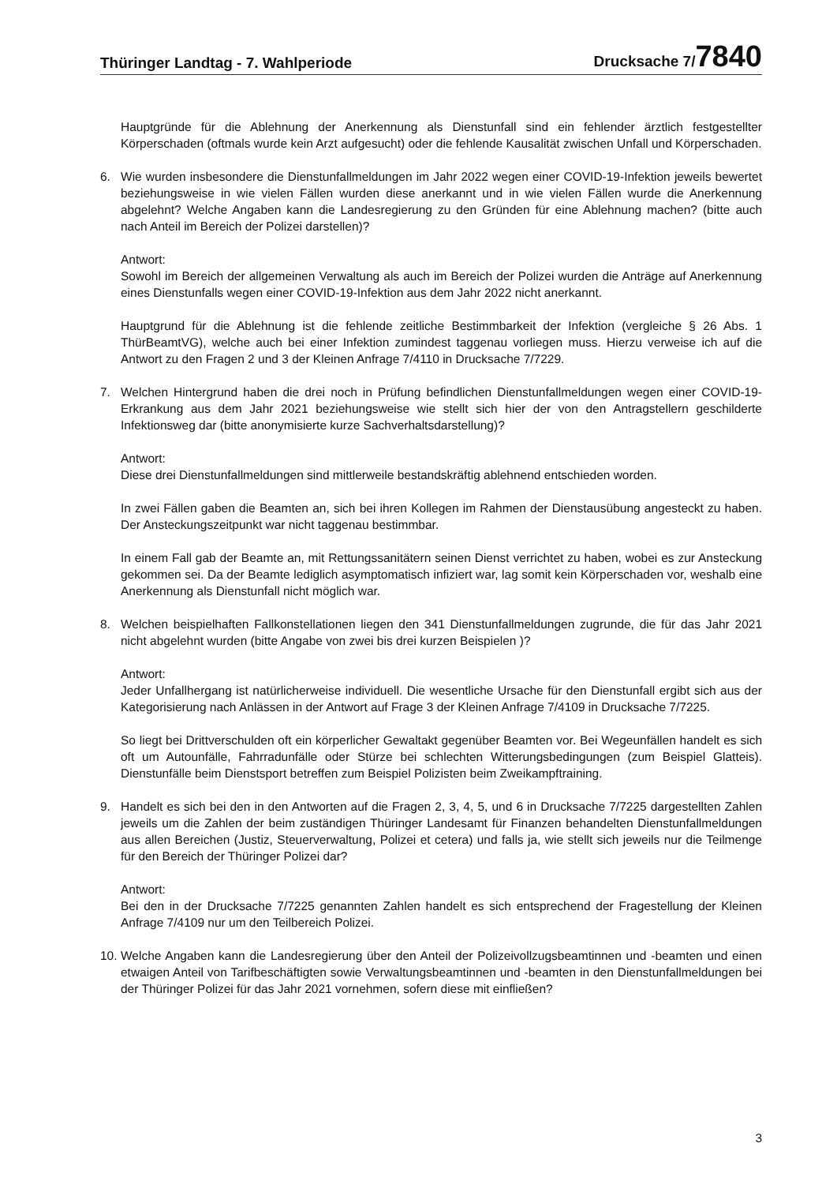Thüringer Landtag - 7. Wahlperiode Drucksache 7/7840
Hauptgründe für die Ablehnung der Anerkennung als Dienstunfall sind ein fehlender ärztlich festgestellter Körperschaden (oftmals wurde kein Arzt aufgesucht) oder die fehlende Kausalität zwischen Unfall und Körperschaden.
6. Wie wurden insbesondere die Dienstunfallmeldungen im Jahr 2022 wegen einer COVID-19-Infektion jeweils bewertet beziehungsweise in wie vielen Fällen wurden diese anerkannt und in wie vielen Fällen wurde die Anerkennung abgelehnt? Welche Angaben kann die Landesregierung zu den Gründen für eine Ablehnung machen? (bitte auch nach Anteil im Bereich der Polizei darstellen)?
Antwort:
Sowohl im Bereich der allgemeinen Verwaltung als auch im Bereich der Polizei wurden die Anträge auf Anerkennung eines Dienstunfalls wegen einer COVID-19-Infektion aus dem Jahr 2022 nicht anerkannt.
Hauptgrund für die Ablehnung ist die fehlende zeitliche Bestimmbarkeit der Infektion (vergleiche § 26 Abs. 1 ThürBeamtVG), welche auch bei einer Infektion zumindest taggenau vorliegen muss. Hierzu verweise ich auf die Antwort zu den Fragen 2 und 3 der Kleinen Anfrage 7/4110 in Drucksache 7/7229.
7. Welchen Hintergrund haben die drei noch in Prüfung befindlichen Dienstunfallmeldungen wegen einer COVID-19-Erkrankung aus dem Jahr 2021 beziehungsweise wie stellt sich hier der von den Antragstellern geschilderte Infektionsweg dar (bitte anonymisierte kurze Sachverhaltsdarstellung)?
Antwort:
Diese drei Dienstunfallmeldungen sind mittlerweile bestandskräftig ablehnend entschieden worden.
In zwei Fällen gaben die Beamten an, sich bei ihren Kollegen im Rahmen der Dienstausübung angesteckt zu haben. Der Ansteckungszeitpunkt war nicht taggenau bestimmbar.
In einem Fall gab der Beamte an, mit Rettungssanitätern seinen Dienst verrichtet zu haben, wobei es zur Ansteckung gekommen sei. Da der Beamte lediglich asymptomatisch infiziert war, lag somit kein Körperschaden vor, weshalb eine Anerkennung als Dienstunfall nicht möglich war.
8. Welchen beispielhaften Fallkonstellationen liegen den 341 Dienstunfallmeldungen zugrunde, die für das Jahr 2021 nicht abgelehnt wurden (bitte Angabe von zwei bis drei kurzen Beispielen )?
Antwort:
Jeder Unfallhergang ist natürlicherweise individuell. Die wesentliche Ursache für den Dienstunfall ergibt sich aus der Kategorisierung nach Anlässen in der Antwort auf Frage 3 der Kleinen Anfrage 7/4109 in Drucksache 7/7225.
So liegt bei Drittverschulden oft ein körperlicher Gewaltakt gegenüber Beamten vor. Bei Wegeunfällen handelt es sich oft um Autounfälle, Fahrradunfälle oder Stürze bei schlechten Witterungsbedingungen (zum Beispiel Glatteis). Dienstunfälle beim Dienstsport betreffen zum Beispiel Polizisten beim Zweikampftraining.
9. Handelt es sich bei den in den Antworten auf die Fragen 2, 3, 4, 5, und 6 in Drucksache 7/7225 dargestellten Zahlen jeweils um die Zahlen der beim zuständigen Thüringer Landesamt für Finanzen behandelten Dienstunfallmeldungen aus allen Bereichen (Justiz, Steuerverwaltung, Polizei et cetera) und falls ja, wie stellt sich jeweils nur die Teilmenge für den Bereich der Thüringer Polizei dar?
Antwort:
Bei den in der Drucksache 7/7225 genannten Zahlen handelt es sich entsprechend der Fragestellung der Kleinen Anfrage 7/4109 nur um den Teilbereich Polizei.
10. Welche Angaben kann die Landesregierung über den Anteil der Polizeivollzugsbeamtinnen und -beamten und einen etwaigen Anteil von Tarifbeschäftigten sowie Verwaltungsbeamtinnen und -beamten in den Dienstunfallmeldungen bei der Thüringer Polizei für das Jahr 2021 vornehmen, sofern diese mit einfließen?
3